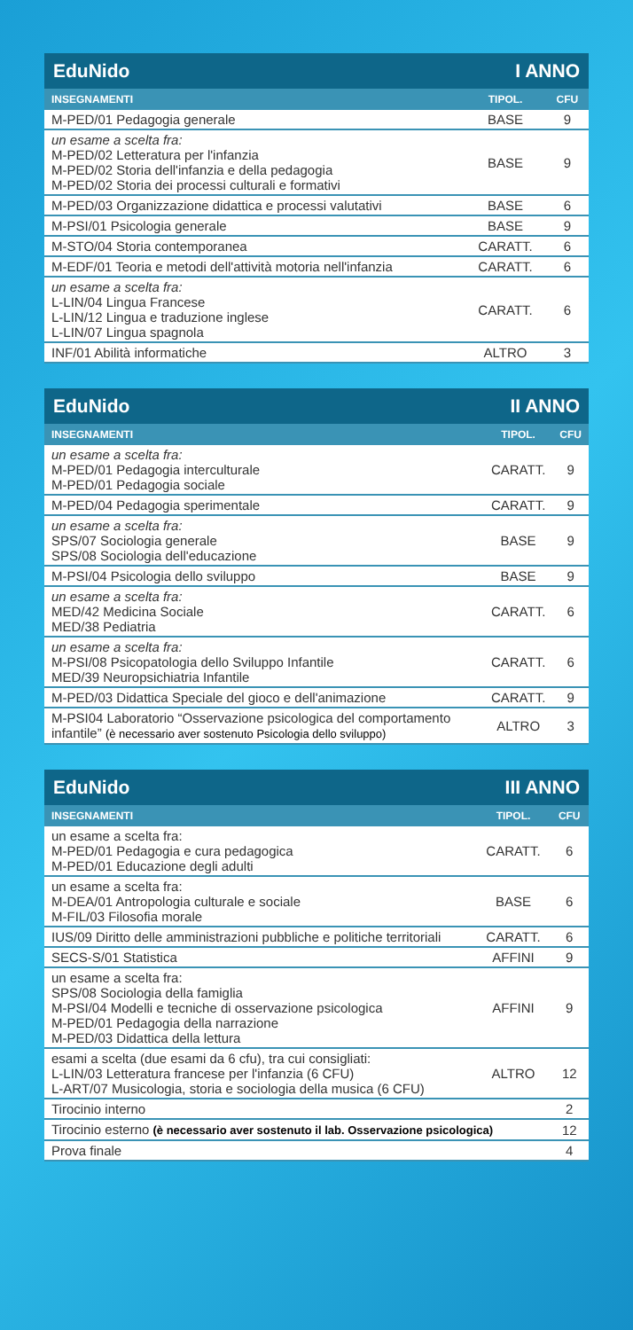| EduNido | I ANNO | |
| --- | --- | --- |
| INSEGNAMENTI | TIPOL. | CFU |
| M-PED/01 Pedagogia generale | BASE | 9 |
| un esame a scelta fra: M-PED/02 Letteratura per l'infanzia M-PED/02 Storia dell'infanzia e della pedagogia M-PED/02 Storia dei processi culturali e formativi | BASE | 9 |
| M-PED/03 Organizzazione didattica e processi valutativi | BASE | 6 |
| M-PSI/01 Psicologia generale | BASE | 9 |
| M-STO/04 Storia contemporanea | CARATT. | 6 |
| M-EDF/01 Teoria e metodi dell'attività motoria nell'infanzia | CARATT. | 6 |
| un esame a scelta fra: L-LIN/04 Lingua Francese L-LIN/12 Lingua e traduzione inglese L-LIN/07 Lingua spagnola | CARATT. | 6 |
| INF/01 Abilità informatiche | ALTRO | 3 |
| EduNido | II ANNO | |
| --- | --- | --- |
| INSEGNAMENTI | TIPOL. | CFU |
| un esame a scelta fra: M-PED/01 Pedagogia interculturale M-PED/01 Pedagogia sociale | CARATT. | 9 |
| M-PED/04 Pedagogia sperimentale | CARATT. | 9 |
| un esame a scelta fra: SPS/07 Sociologia generale SPS/08 Sociologia dell'educazione | BASE | 9 |
| M-PSI/04 Psicologia dello sviluppo | BASE | 9 |
| un esame a scelta fra: MED/42 Medicina Sociale MED/38 Pediatria | CARATT. | 6 |
| un esame a scelta fra: M-PSI/08 Psicopatologia dello Sviluppo Infantile MED/39 Neuropsichiatria Infantile | CARATT. | 6 |
| M-PED/03 Didattica Speciale del gioco e dell'animazione | CARATT. | 9 |
| M-PSI04 Laboratorio “Osservazione psicologica del comportamento infantile” (è necessario aver sostenuto Psicologia dello sviluppo) | ALTRO | 3 |
| EduNido | III ANNO | |
| --- | --- | --- |
| INSEGNAMENTI | TIPOL. | CFU |
| un esame a scelta fra: M-PED/01 Pedagogia e cura pedagogica M-PED/01 Educazione degli adulti | CARATT. | 6 |
| un esame a scelta fra: M-DEA/01 Antropologia culturale e sociale M-FIL/03 Filosofia morale | BASE | 6 |
| IUS/09 Diritto delle amministrazioni pubbliche e politiche territoriali | CARATT. | 6 |
| SECS-S/01 Statistica | AFFINI | 9 |
| un esame a scelta fra: SPS/08 Sociologia della famiglia M-PSI/04 Modelli e tecniche di osservazione psicologica M-PED/01 Pedagogia della narrazione M-PED/03 Didattica della lettura | AFFINI | 9 |
| esami a scelta (due esami da 6 cfu), tra cui consigliati: L-LIN/03 Letteratura francese per l'infanzia (6 CFU) L-ART/07 Musicologia, storia e sociologia della musica (6 CFU) | ALTRO | 12 |
| Tirocinio interno | | 2 |
| Tirocinio esterno (è necessario aver sostenuto il lab. Osservazione psicologica) | | 12 |
| Prova finale | | 4 |